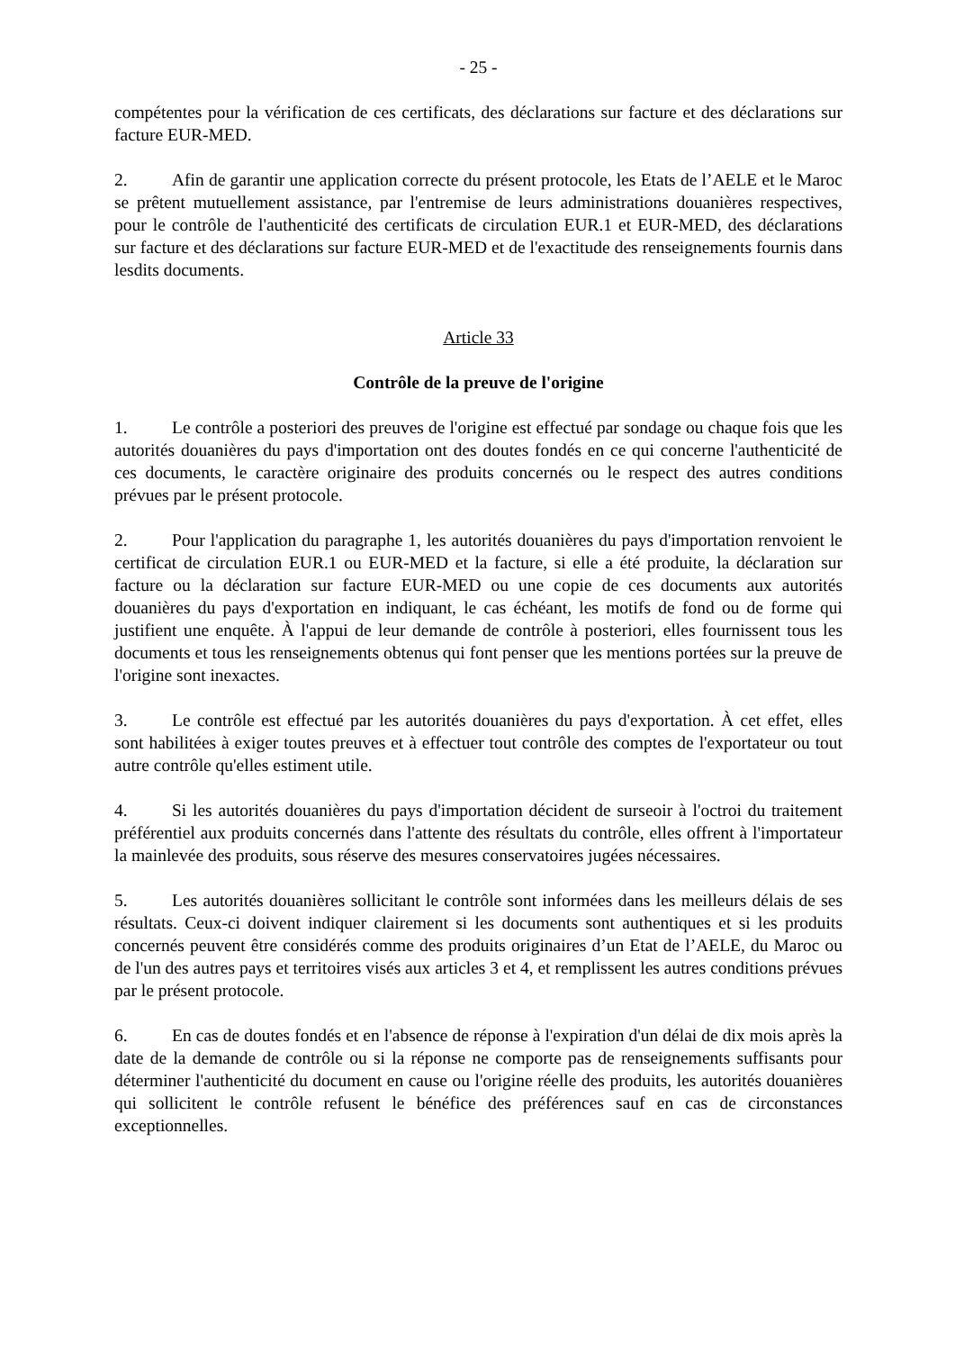- 25 -
compétentes pour la vérification de ces certificats, des déclarations sur facture et des déclarations sur facture EUR-MED.
2. Afin de garantir une application correcte du présent protocole, les Etats de l’AELE et le Maroc se prêtent mutuellement assistance, par l'entremise de leurs administrations douanières respectives, pour le contrôle de l'authenticité des certificats de circulation EUR.1 et EUR-MED, des déclarations sur facture et des déclarations sur facture EUR-MED et de l'exactitude des renseignements fournis dans lesdits documents.
Article 33
Contrôle de la preuve de l'origine
1. Le contrôle a posteriori des preuves de l'origine est effectué par sondage ou chaque fois que les autorités douanières du pays d'importation ont des doutes fondés en ce qui concerne l'authenticité de ces documents, le caractère originaire des produits concernés ou le respect des autres conditions prévues par le présent protocole.
2. Pour l'application du paragraphe 1, les autorités douanières du pays d'importation renvoient le certificat de circulation EUR.1 ou EUR-MED et la facture, si elle a été produite, la déclaration sur facture ou la déclaration sur facture EUR-MED ou une copie de ces documents aux autorités douanières du pays d'exportation en indiquant, le cas échéant, les motifs de fond ou de forme qui justifient une enquête. À l'appui de leur demande de contrôle à posteriori, elles fournissent tous les documents et tous les renseignements obtenus qui font penser que les mentions portées sur la preuve de l'origine sont inexactes.
3. Le contrôle est effectué par les autorités douanières du pays d'exportation. À cet effet, elles sont habilitées à exiger toutes preuves et à effectuer tout contrôle des comptes de l'exportateur ou tout autre contrôle qu'elles estiment utile.
4. Si les autorités douanières du pays d'importation décident de surseoir à l'octroi du traitement préférentiel aux produits concernés dans l'attente des résultats du contrôle, elles offrent à l'importateur la mainlevée des produits, sous réserve des mesures conservatoires jugées nécessaires.
5. Les autorités douanières sollicitant le contrôle sont informées dans les meilleurs délais de ses résultats. Ceux-ci doivent indiquer clairement si les documents sont authentiques et si les produits concernés peuvent être considérés comme des produits originaires d’un Etat de l’AELE, du Maroc ou de l'un des autres pays et territoires visés aux articles 3 et 4, et remplissent les autres conditions prévues par le présent protocole.
6. En cas de doutes fondés et en l'absence de réponse à l'expiration d'un délai de dix mois après la date de la demande de contrôle ou si la réponse ne comporte pas de renseignements suffisants pour déterminer l'authenticité du document en cause ou l'origine réelle des produits, les autorités douanières qui sollicitent le contrôle refusent le bénéfice des préférences sauf en cas de circonstances exceptionnelles.